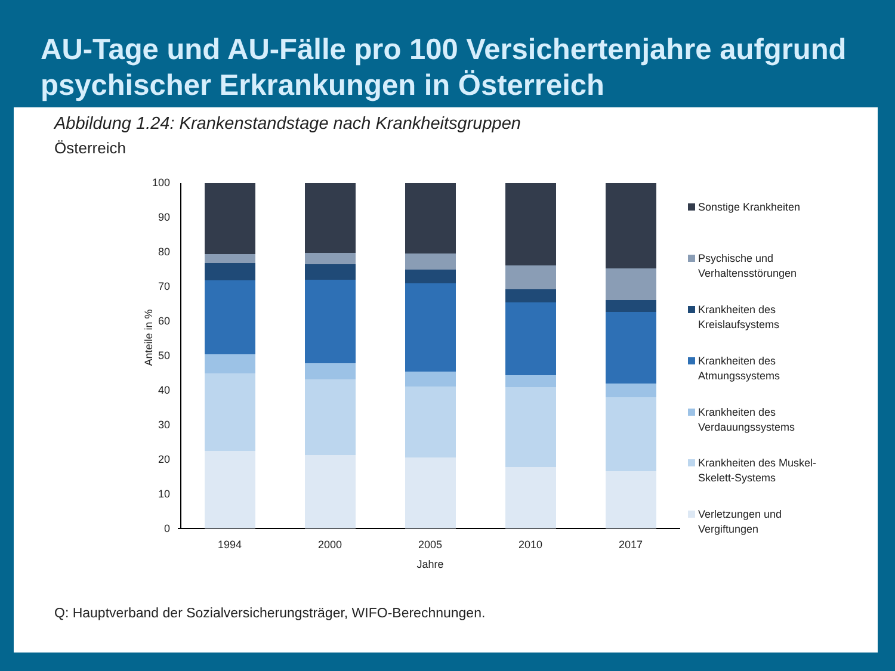AU-Tage und AU-Fälle pro 100 Versichertenjahre aufgrund psychischer Erkrankungen in Österreich
Abbildung 1.24: Krankenstandstage nach Krankheitsgruppen
Österreich
Anteile in %
0
10
20
30
40
50
60
70
80
90
100
1994
2000
2005
2010
2017
Jahre
Sonstige Krankheiten
Psychische und
Verhaltensstörungen
Krankheiten des
Kreislaufsystems
Krankheiten des
Atmungssystems
Krankheiten des
Verdauungssystems
Krankheiten des Muskel-
Skelett-Systems
Verletzungen und
Vergiftungen
Q: Hauptverband der Sozialversicherungsträger, WIFO-Berechnungen.